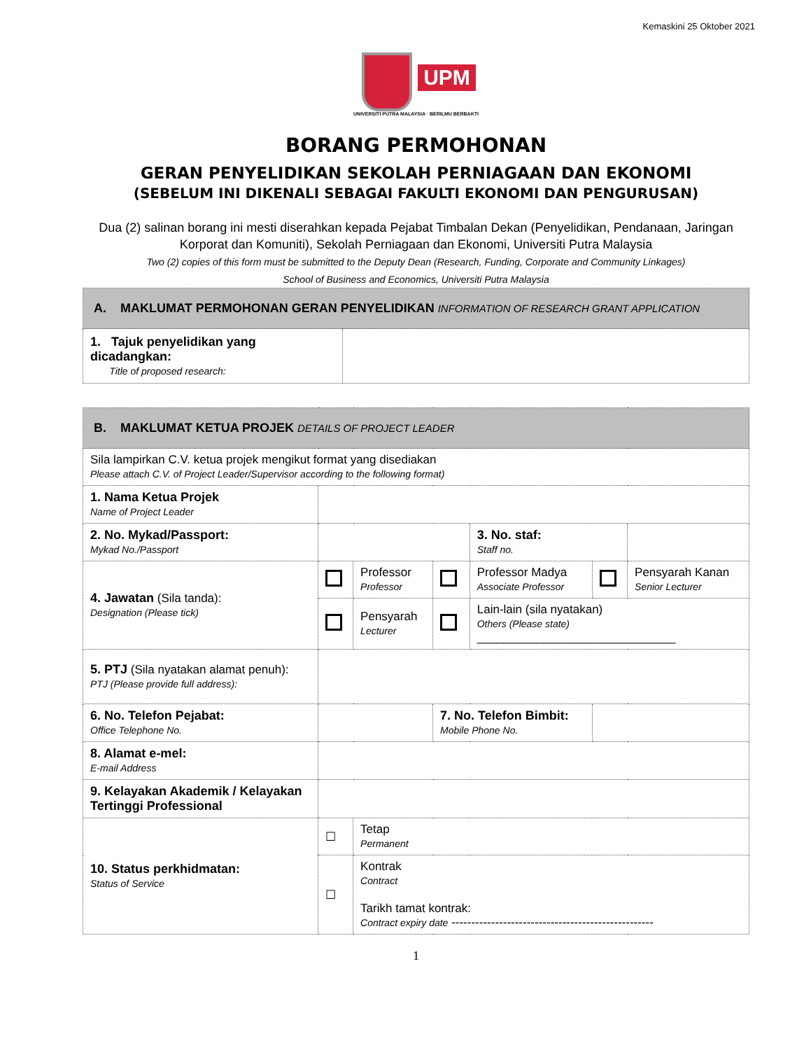Kemaskini 25 Oktober 2021
UPM
UNIVERSITI PUTRA MALAYSIA · BERILMU BERBAKTI
BORANG PERMOHONAN
GERAN PENYELIDIKAN SEKOLAH PERNIAGAAN DAN EKONOMI
(SEBELUM INI DIKENALI SEBAGAI FAKULTI EKONOMI DAN PENGURUSAN)
Dua (2) salinan borang ini mesti diserahkan kepada Pejabat Timbalan Dekan (Penyelidikan, Pendanaan, Jaringan Korporat dan Komuniti), Sekolah Perniagaan dan Ekonomi, Universiti Putra Malaysia
Two (2) copies of this form must be submitted to the Deputy Dean (Research, Funding, Corporate and Community Linkages)
School of Business and Economics, Universiti Putra Malaysia
| A. MAKLUMAT PERMOHONAN GERAN PENYELIDIKAN INFORMATION OF RESEARCH GRANT APPLICATION | |
| 1. Tajuk penyelidikan yang dicadangkan: Title of proposed research: | |
| B. MAKLUMAT KETUA PROJEK DETAILS OF PROJECT LEADER | | | | | | |
| Sila lampirkan C.V. ketua projek mengikut format yang disediakan Please attach C.V. of Project Leader/Supervisor according to the following format) | | | | | | |
| 1. Nama Ketua Projek Name of Project Leader | | | | | | |
| 2. No. Mykad/Passport: Mykad No./Passport | | | | 3. No. staf: Staff no. | | |
| 4. Jawatan (Sila tanda): Designation (Please tick) | | Professor Professor | | Professor Madya Associate Professor | | Pensyarah Kanan Senior Lecturer |
| | | Pensyarah Lecturer | | Lain-lain (sila nyatakan) Others (Please state) ______________________________ | | |
| 5. PTJ (Sila nyatakan alamat penuh): PTJ (Please provide full address): | | | | | | |
| 6. No. Telefon Pejabat: Office Telephone No. | | | 7. No. Telefon Bimbit: Mobile Phone No. | | | |
| 8. Alamat e-mel: E-mail Address | | | | | | |
| 9. Kelayakan Akademik / Kelayakan Tertinggi Professional | | | | | | |
| 10. Status perkhidmatan: Status of Service | ☐ | Tetap Permanent | | | | |
| | ☐ | Kontrak Contract Tarikh tamat kontrak: Contract expiry date --------------------------------------------------- | | | | |
1